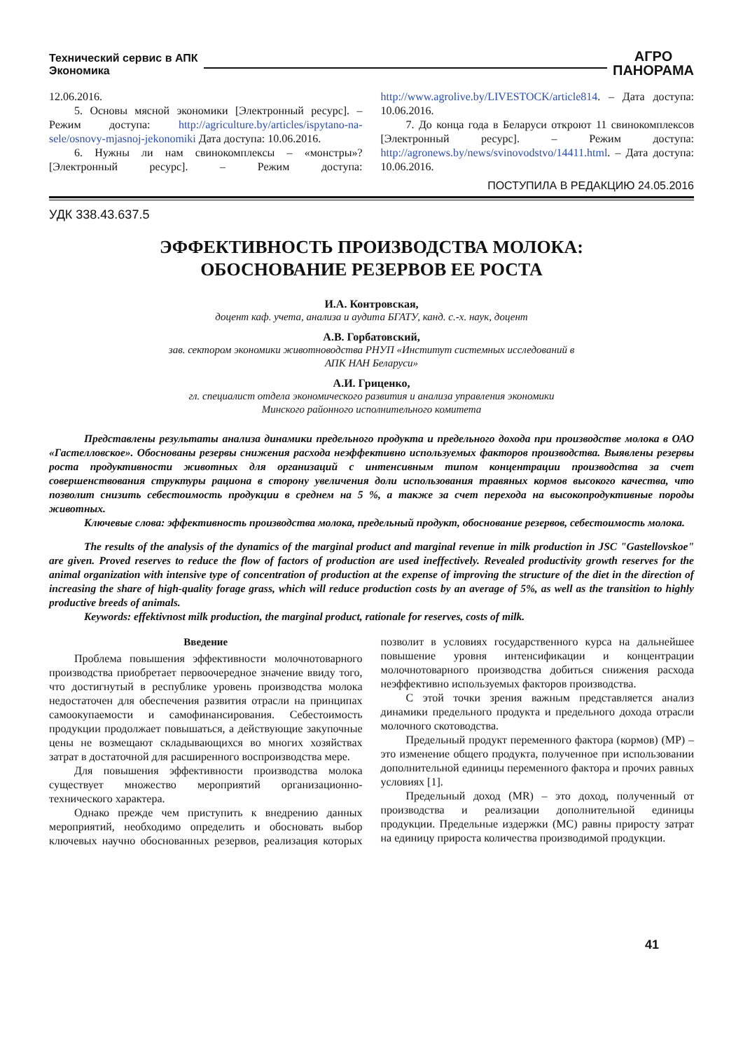Технический сервис в АПК
Экономика
АГРО
ПАНОРАМА
12.06.2016.
5. Основы мясной экономики [Электронный ресурс]. – Режим доступа: http://agriculture.by/articles/ispytano-na-sele/osnovy-mjasnoj-jekonomiki Дата доступа: 10.06.2016.
6. Нужны ли нам свинокомплексы – «монстры»? [Электронный ресурс]. – Режим доступа: http://www.agrolive.by/LIVESTOCK/article814. – Дата доступа: 10.06.2016.
7. До конца года в Беларуси откроют 11 свинокомплексов [Электронный ресурс]. – Режим доступа: http://agronews.by/news/svinovodstvo/14411.html. – Дата доступа: 10.06.2016.
ПОСТУПИЛА В РЕДАКЦИЮ 24.05.2016
УДК 338.43.637.5
ЭФФЕКТИВНОСТЬ ПРОИЗВОДСТВА МОЛОКА:
ОБОСНОВАНИЕ РЕЗЕРВОВ ЕЕ РОСТА
И.А. Контровская,
доцент каф. учета, анализа и аудита БГАТУ, канд. с.-х. наук, доцент
А.В. Горбатовский,
зав. сектором экономики животноводства РНУП «Институт системных исследований в
АПК НАН Беларуси»
А.И. Гриценко,
гл. специалист отдела экономического развития и анализа управления экономики
Минского районного исполнительного комитета
Представлены результаты анализа динамики предельного продукта и предельного дохода при производстве молока в ОАО «Гастелловское». Обоснованы резервы снижения расхода неэффективно используемых факторов производства. Выявлены резервы роста продуктивности животных для организаций с интенсивным типом концентрации производства за счет совершенствования структуры рациона в сторону увеличения доли использования травяных кормов высокого качества, что позволит снизить себестоимость продукции в среднем на 5 %, а также за счет перехода на высокопродуктивные породы животных.
Ключевые слова: эффективность производства молока, предельный продукт, обоснование резервов, себестоимость молока.
The results of the analysis of the dynamics of the marginal product and marginal revenue in milk production in JSC "Gastellovskoe" are given. Proved reserves to reduce the flow of factors of production are used ineffectively. Revealed productivity growth reserves for the animal organization with intensive type of concentration of production at the expense of improving the structure of the diet in the direction of increasing the share of high-quality forage grass, which will reduce production costs by an average of 5%, as well as the transition to highly productive breeds of animals.
Keywords: effektivnost milk production, the marginal product, rationale for reserves, costs of milk.
Введение
Проблема повышения эффективности молочнотоварного производства приобретает первоочередное значение ввиду того, что достигнутый в республике уровень производства молока недостаточен для обеспечения развития отрасли на принципах самоокупаемости и самофинансирования. Себестоимость продукции продолжает повышаться, а действующие закупочные цены не возмещают складывающихся во многих хозяйствах затрат в достаточной для расширенного воспроизводства мере.
Для повышения эффективности производства молока существует множество мероприятий организационно-технического характера.
Однако прежде чем приступить к внедрению данных мероприятий, необходимо определить и обосновать выбор ключевых научно обоснованных резервов, реализация которых позволит в условиях государственного курса на дальнейшее повышение уровня интенсификации и концентрации молочнотоварного производства добиться снижения расхода неэффективно используемых факторов производства.
С этой точки зрения важным представляется анализ динамики предельного продукта и предельного дохода отрасли молочного скотоводства.
Предельный продукт переменного фактора (кормов) (MP) – это изменение общего продукта, полученное при использовании дополнительной единицы переменного фактора и прочих равных условиях [1].
Предельный доход (MR) – это доход, полученный от производства и реализации дополнительной единицы продукции. Предельные издержки (MC) равны приросту затрат на единицу прироста количества производимой продукции.
41